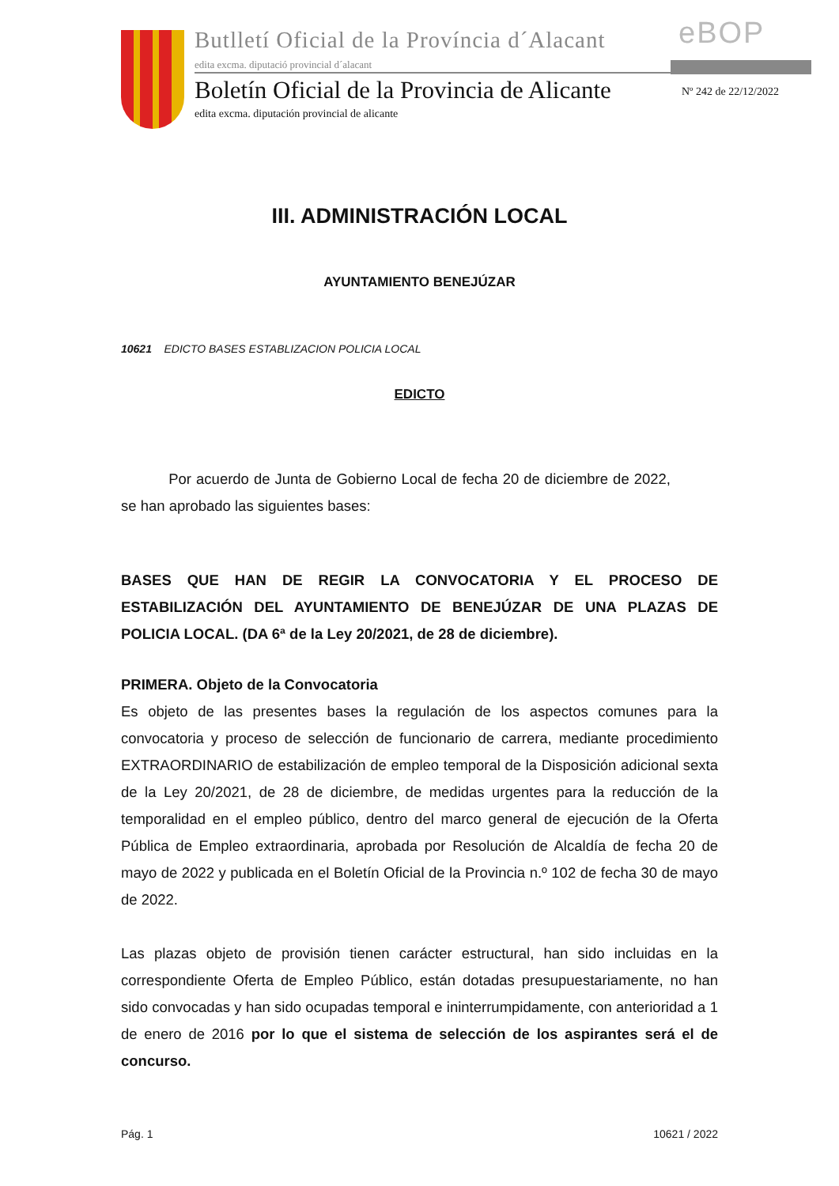Butlletí Oficial de la Província d´Alacant
eBOP
edita excma. diputació provincial d´alacant
Boletín Oficial de la Provincia de Alicante
Nº 242 de 22/12/2022
edita excma. diputación provincial de alicante
III. ADMINISTRACIÓN LOCAL
AYUNTAMIENTO BENEJÚZAR
10621 EDICTO BASES ESTABLIZACION POLICIA LOCAL
EDICTO
Por acuerdo de Junta de Gobierno Local de fecha 20 de diciembre de 2022, se han aprobado las siguientes bases:
BASES QUE HAN DE REGIR LA CONVOCATORIA Y EL PROCESO DE ESTABILIZACIÓN DEL AYUNTAMIENTO DE BENEJÚZAR DE UNA PLAZAS DE POLICIA LOCAL. (DA 6ª de la Ley 20/2021, de 28 de diciembre).
PRIMERA. Objeto de la Convocatoria
Es objeto de las presentes bases la regulación de los aspectos comunes para la convocatoria y proceso de selección de funcionario de carrera, mediante procedimiento EXTRAORDINARIO de estabilización de empleo temporal de la Disposición adicional sexta de la Ley 20/2021, de 28 de diciembre, de medidas urgentes para la reducción de la temporalidad en el empleo público, dentro del marco general de ejecución de la Oferta Pública de Empleo extraordinaria, aprobada por Resolución de Alcaldía de fecha 20 de mayo de 2022 y publicada en el Boletín Oficial de la Provincia n.º 102 de fecha 30 de mayo de 2022.
Las plazas objeto de provisión tienen carácter estructural, han sido incluidas en la correspondiente Oferta de Empleo Público, están dotadas presupuestariamente, no han sido convocadas y han sido ocupadas temporal e ininterrumpidamente, con anterioridad a 1 de enero de 2016 por lo que el sistema de selección de los aspirantes será el de concurso.
Pág. 1 10621 / 2022